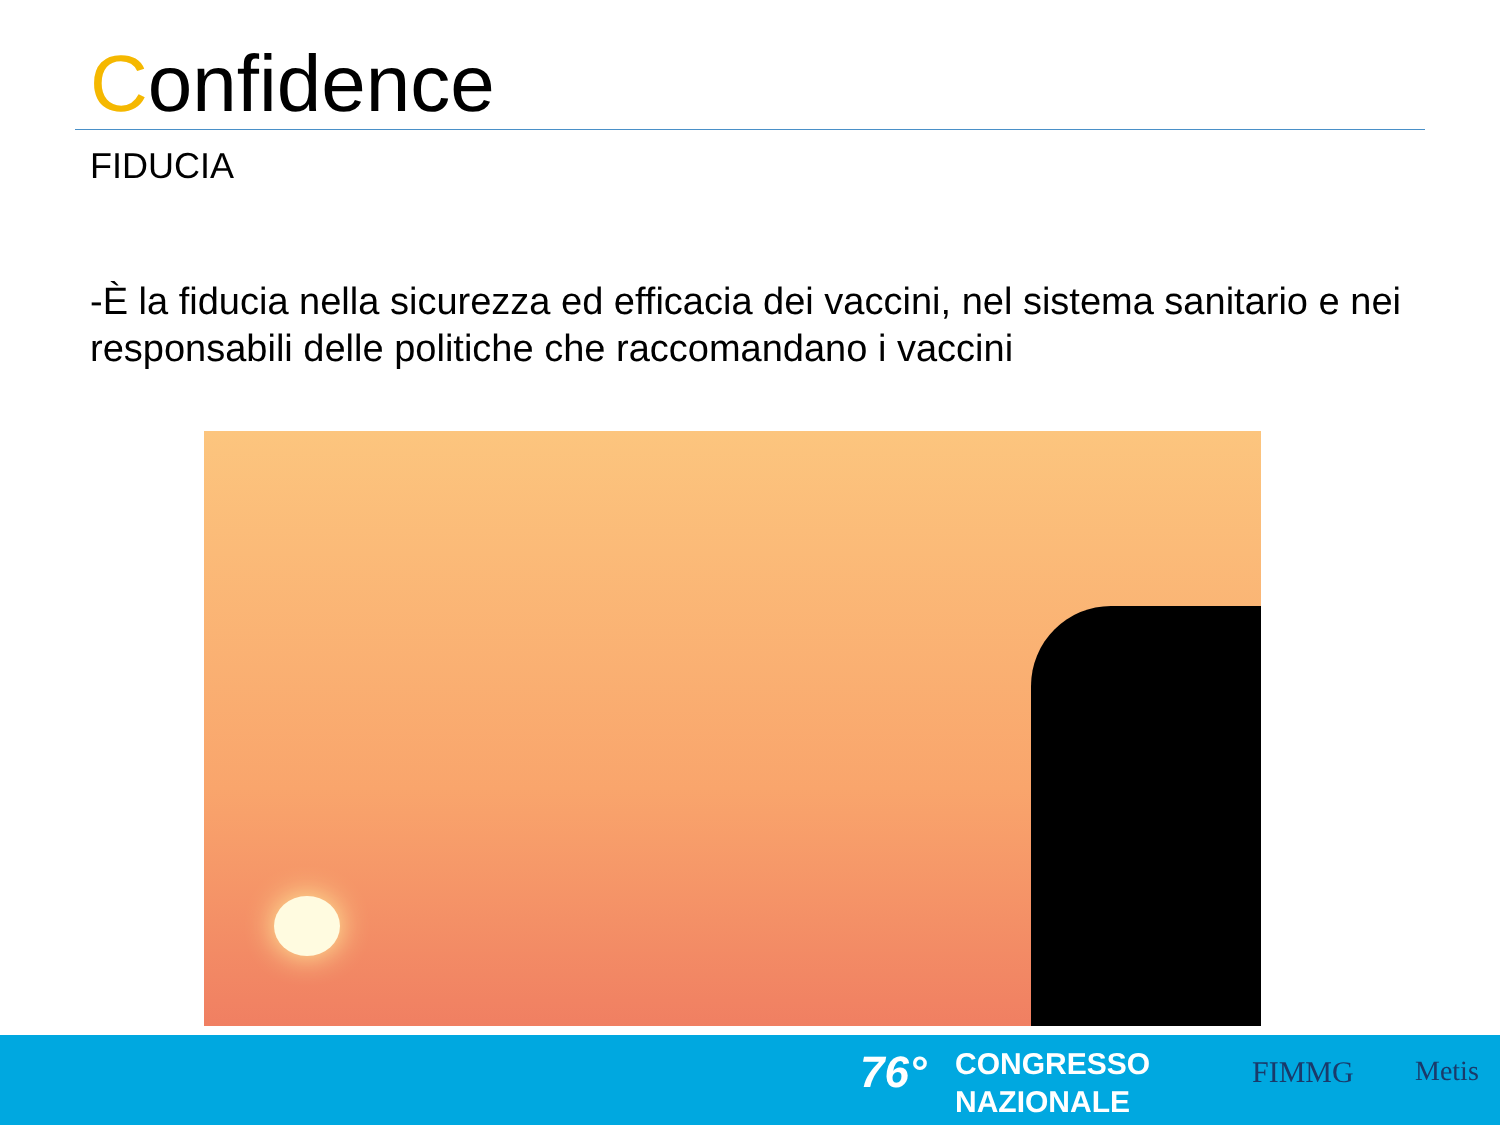Confidence
FIDUCIA
-È la fiducia nella sicurezza ed efficacia dei vaccini, nel sistema sanitario e nei responsabili delle politiche che raccomandano i vaccini
76°
CONGRESSO
NAZIONALE
FIMMG Metis